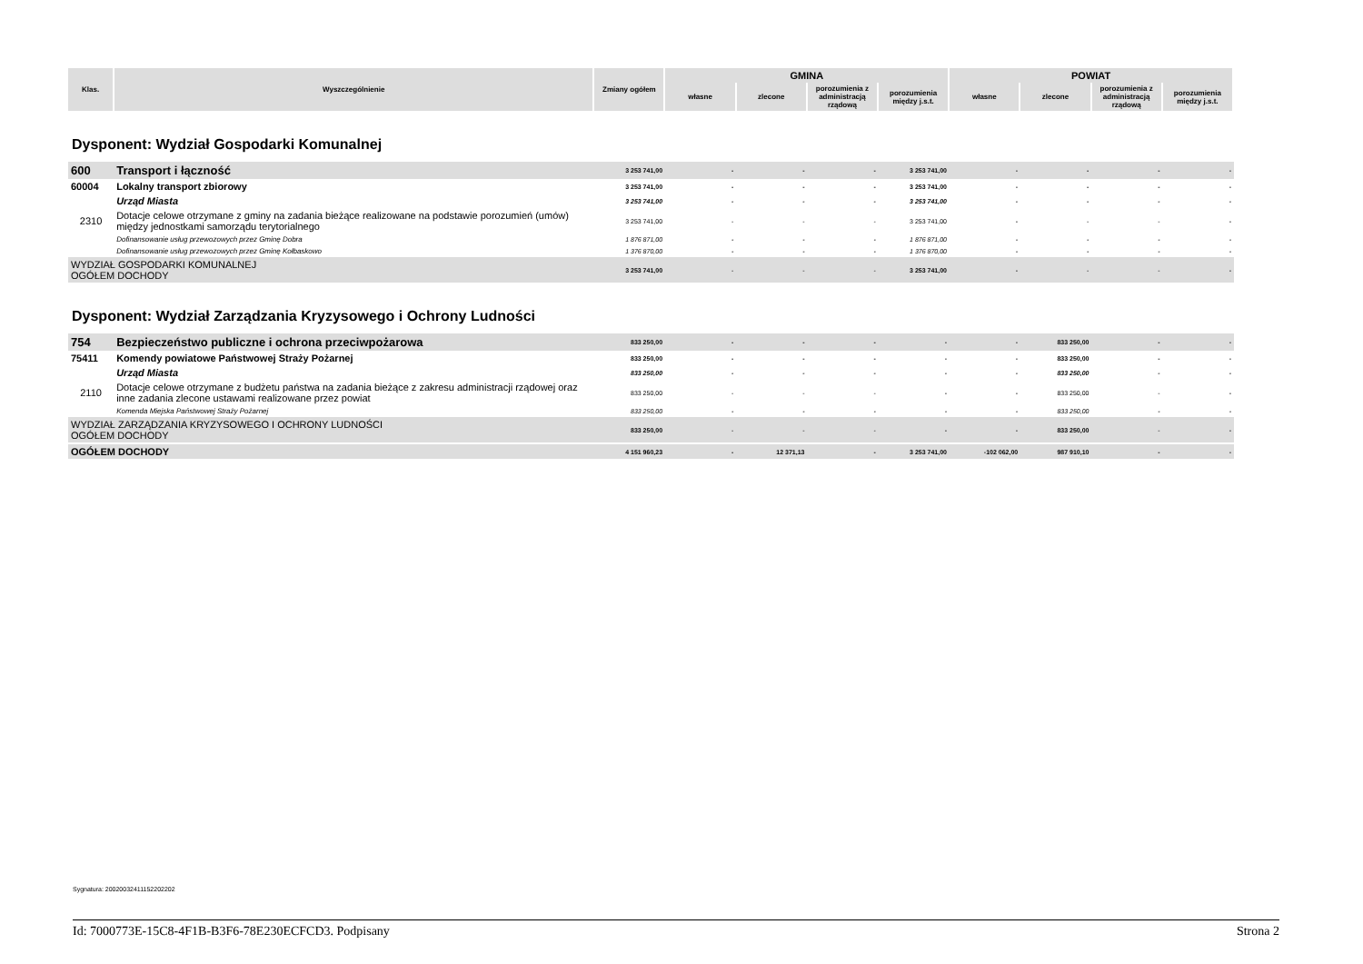| Klas. | Wyszczególnienie | Zmiany ogółem | GMINA | | | | POWIAT | | | |
| --- | --- | --- | --- | --- | --- | --- | --- | --- | --- | --- |
| | | | własne | zlecone | porozumienia z administracją rządową | porozumienia między j.s.t. | własne | zlecone | porozumienia z administracją rządową | porozumienia między j.s.t. |
Dysponent: Wydział Gospodarki Komunalnej
| 600 | Transport i łączność | 3 253 741,00 | - | - | - | 3 253 741,00 | - | - | - | - |
| 60004 | Lokalny transport zbiorowy | 3 253 741,00 | - | - | - | 3 253 741,00 | - | - | - | - |
| | Urząd Miasta | 3 253 741,00 | - | - | - | 3 253 741,00 | - | - | - | - |
| 2310 | Dotacje celowe otrzymane z gminy na zadania bieżące realizowane na podstawie porozumień (umów) między jednostkami samorządu terytorialnego | 3 253 741,00 | - | - | - | 3 253 741,00 | - | - | - | - |
| | Dofinansowanie usług przewozowych przez Gminę Dobra | 1 876 871,00 | - | - | - | 1 876 871,00 | - | - | - | - |
| | Dofinansowanie usług przewozowych przez Gminę Kołbaskowo | 1 376 870,00 | - | - | - | 1 376 870,00 | - | - | - | - |
| WYDZIAŁ GOSPODARKI KOMUNALNEJ OGÓŁEM DOCHODY | | 3 253 741,00 | - | - | - | 3 253 741,00 | - | - | - | - |
Dysponent: Wydział Zarządzania Kryzysowego i Ochrony Ludności
| 754 | Bezpieczeństwo publiczne i ochrona przeciwpożarowa | 833 250,00 | - | - | - | - | - | 833 250,00 | - | - |
| 75411 | Komendy powiatowe Państwowej Straży Pożarnej | 833 250,00 | - | - | - | - | - | 833 250,00 | - | - |
| | Urząd Miasta | 833 250,00 | - | - | - | - | - | 833 250,00 | - | - |
| 2110 | Dotacje celowe otrzymane z budżetu państwa na zadania bieżące z zakresu administracji rządowej oraz inne zadania zlecone ustawami realizowane przez powiat | 833 250,00 | - | - | - | - | - | 833 250,00 | - | - |
| | Komenda Miejska Państwowej Straży Pożarnej | 833 250,00 | - | - | - | - | - | 833 250,00 | - | - |
| WYDZIAŁ ZARZĄDZANIA KRYZYSOWEGO I OCHRONY LUDNOŚCI OGÓŁEM DOCHODY | | 833 250,00 | - | - | - | - | - | 833 250,00 | - | - |
| OGÓŁEM DOCHODY | | 4 151 960,23 | - | 12 371,13 | - | 3 253 741,00 | -102 062,00 | 987 910,10 | - | - |
Sygnatura: 20020032411152202202
Id: 7000773E-15C8-4F1B-B3F6-78E230ECFCD3. Podpisany Strona 2